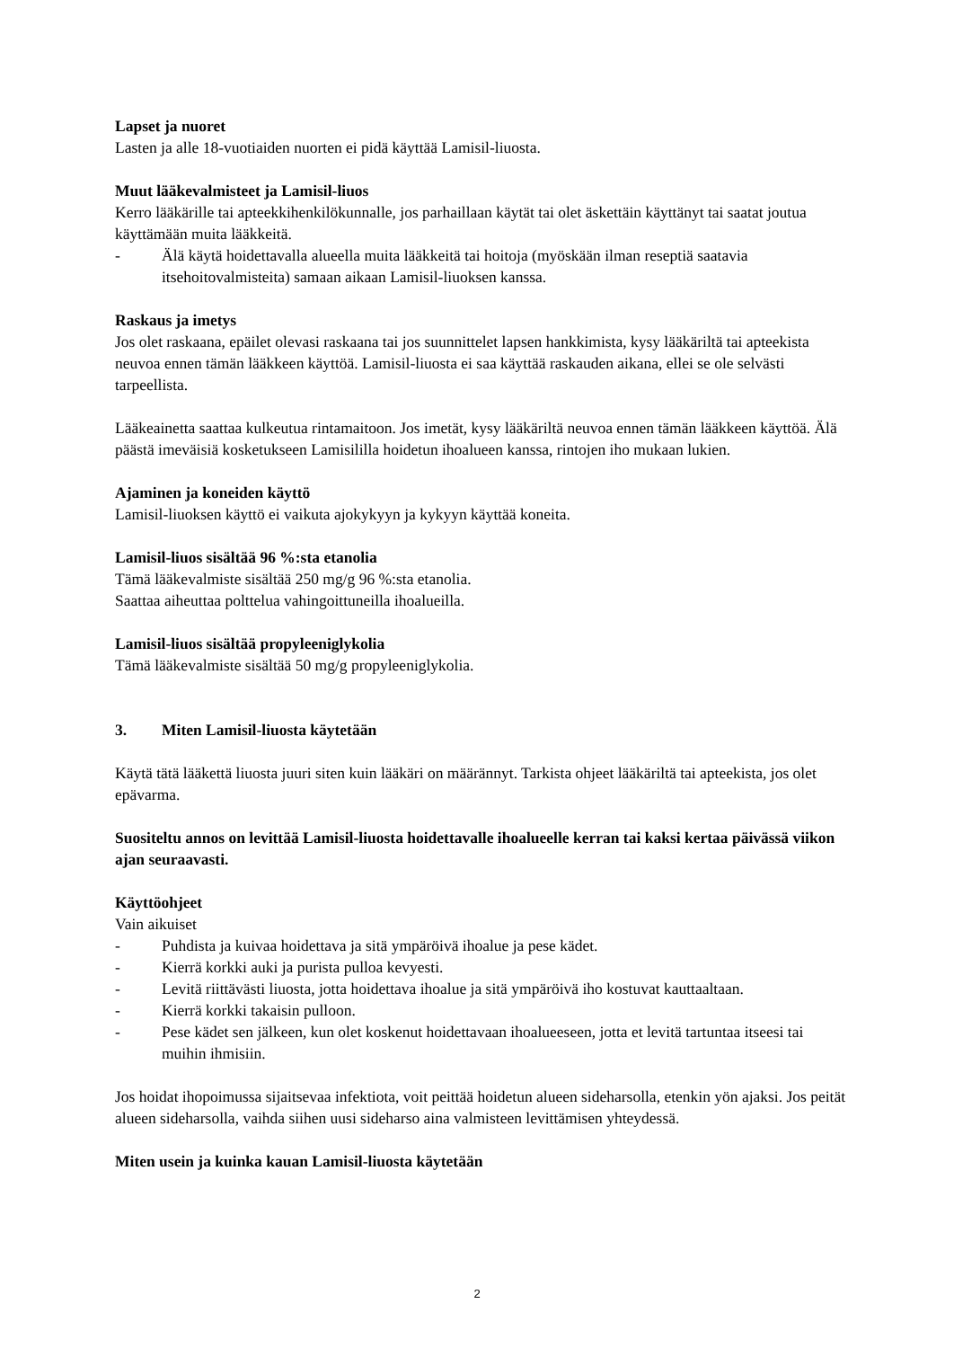Lapset ja nuoret
Lasten ja alle 18-vuotiaiden nuorten ei pidä käyttää Lamisil-liuosta.
Muut lääkevalmisteet ja Lamisil-liuos
Kerro lääkärille tai apteekkihenkilökunnalle, jos parhaillaan käytät tai olet äskettäin käyttänyt tai saatat joutua käyttämään muita lääkkeitä.
- Älä käytä hoidettavalla alueella muita lääkkeitä tai hoitoja (myöskään ilman reseptiä saatavia itsehoitovalmisteita) samaan aikaan Lamisil-liuoksen kanssa.
Raskaus ja imetys
Jos olet raskaana, epäilet olevasi raskaana tai jos suunnittelet lapsen hankkimista, kysy lääkäriltä tai apteekista neuvoa ennen tämän lääkkeen käyttöä. Lamisil-liuosta ei saa käyttää raskauden aikana, ellei se ole selvästi tarpeellista.
Lääkeainetta saattaa kulkeutua rintamaitoon. Jos imetät, kysy lääkäriltä neuvoa ennen tämän lääkkeen käyttöä. Älä päästä imeväisiä kosketukseen Lamisililla hoidetun ihoalueen kanssa, rintojen iho mukaan lukien.
Ajaminen ja koneiden käyttö
Lamisil-liuoksen käyttö ei vaikuta ajokykyyn ja kykyyn käyttää koneita.
Lamisil-liuos sisältää 96 %:sta etanolia
Tämä lääkevalmiste sisältää 250 mg/g 96 %:sta etanolia.
Saattaa aiheuttaa poltteluа vahingoittuneilla ihoalueilla.
Lamisil-liuos sisältää propyleeniglykolia
Tämä lääkevalmiste sisältää 50 mg/g propyleeniglykolia.
3. Miten Lamisil-liuosta käytetään
Käytä tätä lääkettä liuosta juuri siten kuin lääkäri on määrännyt. Tarkista ohjeet lääkäriltä tai apteekista, jos olet epävarma.
Suositeltu annos on levittää Lamisil-liuosta hoidettavalle ihoalueelle kerran tai kaksi kertaa päivässä viikon ajan seuraavasti.
Käyttöohjeet
Vain aikuiset
- Puhdista ja kuivaa hoidettava ja sitä ympäröivä ihoalue ja pese kädet.
- Kierrä korkki auki ja purista pulloa kevyesti.
- Levitä riittävästi liuosta, jotta hoidettava ihoalue ja sitä ympäröivä iho kostuvat kauttaaltaan.
- Kierrä korkki takaisin pulloon.
- Pese kädet sen jälkeen, kun olet koskenut hoidettavaan ihoalueeseen, jotta et levitä tartuntaa itseesi tai muihin ihmisiin.
Jos hoidat ihopoimussa sijaitsevaa infektiota, voit peittää hoidetun alueen sideharsolla, etenkin yön ajaksi. Jos peität alueen sideharsolla, vaihda siihen uusi sideharso aina valmisteen levittämisen yhteydessä.
Miten usein ja kuinka kauan Lamisil-liuosta käytetään
2